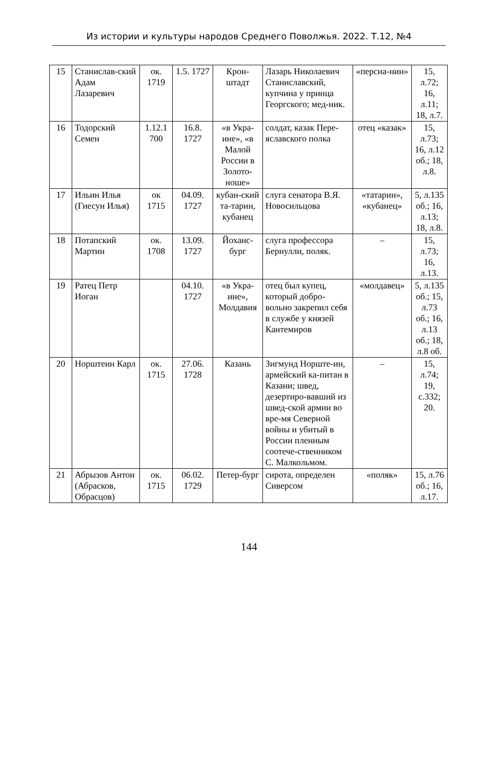Из истории и культуры народов Среднего Поволжья. 2022. Т.12, №4
| 15 | Станислав-ский Адам Лазаревич | ок. 1719 | 1.5. 1727 | Крон-штадт | Лазарь Николаевич Станиславский, купчина у принца Георгского; мед-ник. | «персиа-нин» | 15, л.72; 16, л.11; 18, л.7. |
| 16 | Тодорский Семен | 1.12.1 700 | 16.8. 1727 | «в Укра-ине», «в Малой России в Золото-ноше» | солдат, казак Пере-яславского полка | отец «казак» | 15, л.73; 16, л.12 об.; 18, л.8. |
| 17 | Ильин Илья (Гиесун Илья) | ок 1715 | 04.09. 1727 | кубан-ский та-тарин, кубанец | слуга сенатора В.Я. Новосильцова | «татарин», «кубанец» | 5, л.135 об.; 16, л.13; 18, л.8. |
| 18 | Потапский Мартин | ок. 1708 | 13.09. 1727 | Йоханс-бург | слуга профессора Бернулли, поляк. | – | 15, л.73; 16, л.13. |
| 19 | Ратец Петр Иоган | | 04.10. 1727 | «в Укра-ине», Молдавия | отец был купец, который добро-вольно закрепил себя в службе у князей Кантемиров | «молдавец» | 5, л.135 об.; 15, л.73 об.; 16, л.13 об.; 18, л.8 об. |
| 20 | Норштеин Карл | ок. 1715 | 27.06. 1728 | Казань | Зигмунд Норште-ин, армейский ка-питан в Казани; швед, дезертиро-вавший из швед-ской армии во вре-мя Северной войны и убитый в России пленным соотече-ственником С. Малкольмом. | – | 15, л.74; 19, с.332; 20. |
| 21 | Абрызов Антон (Абрасков, Обрасцов) | ок. 1715 | 06.02. 1729 | Петер-бург | сирота, определен Сиверсом | «поляк» | 15, л.76 об.; 16, л.17. |
144